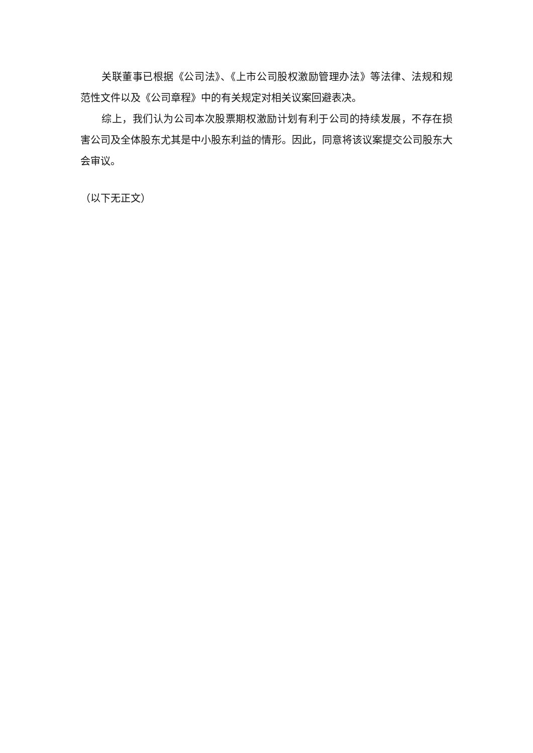关联董事已根据《公司法》、《上市公司股权激励管理办法》等法律、法规和规范性文件以及《公司章程》中的有关规定对相关议案回避表决。
综上，我们认为公司本次股票期权激励计划有利于公司的持续发展，不存在损害公司及全体股东尤其是中小股东利益的情形。因此，同意将该议案提交公司股东大会审议。
（以下无正文）